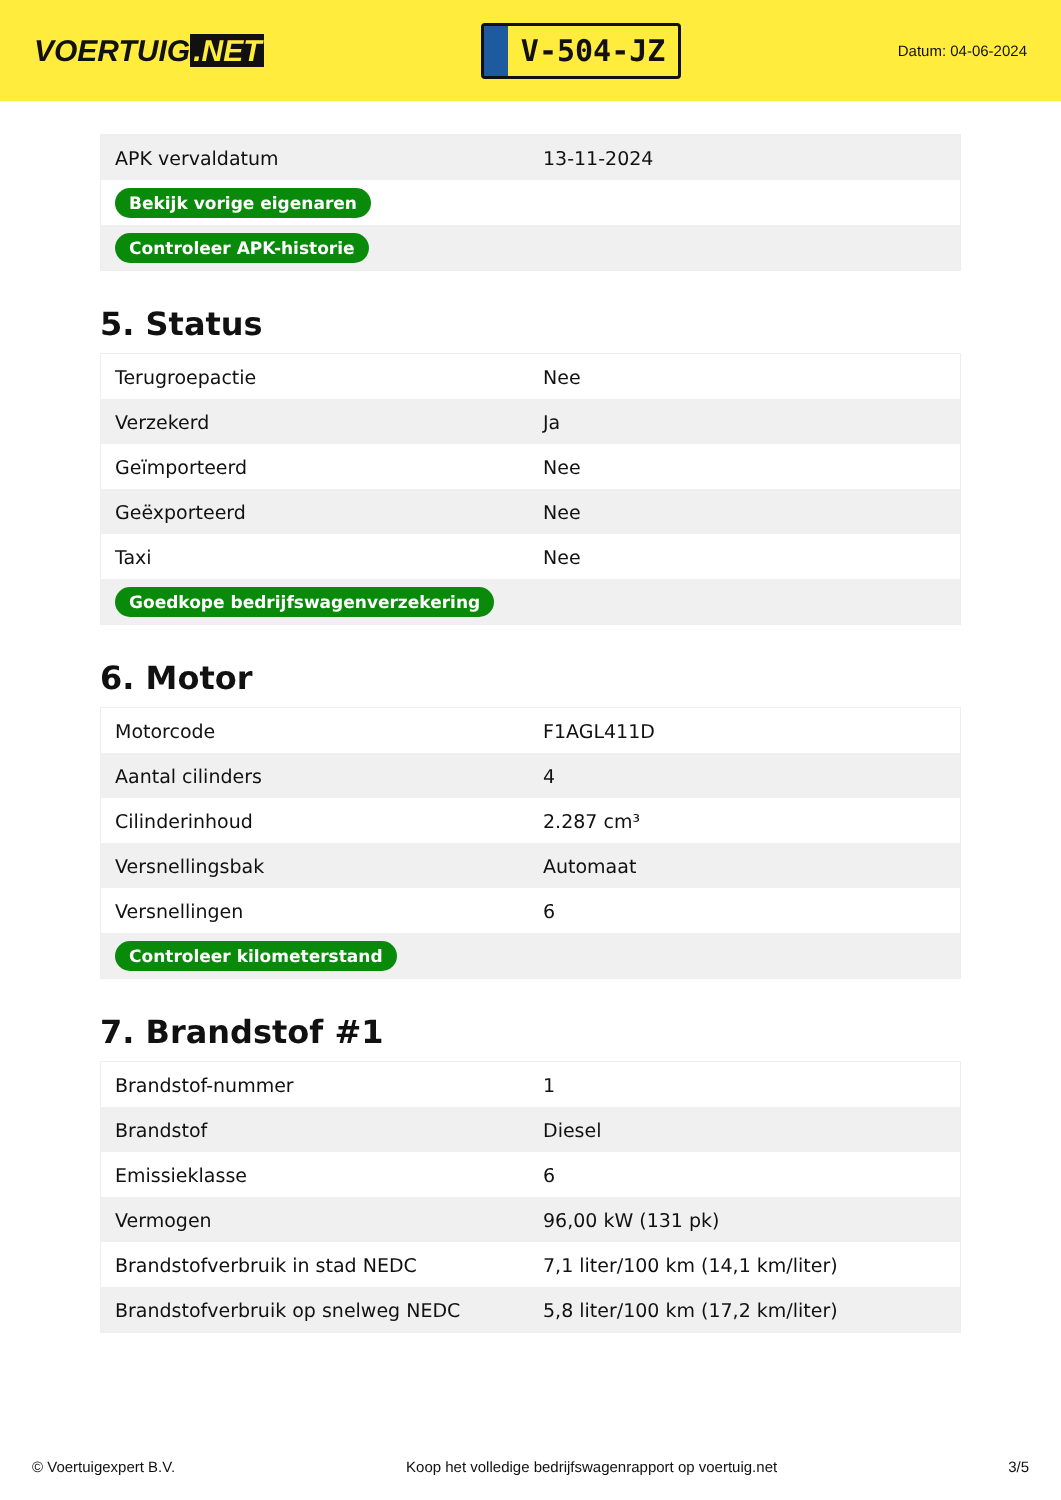VOERTUIG.NET
V-504-JZ
Datum: 04-06-2024
| APK vervaldatum | 13-11-2024 |
| Bekijk vorige eigenaren | |
| Controleer APK-historie | |
5. Status
| Terugroepactie | Nee |
| Verzekerd | Ja |
| Geïmporteerd | Nee |
| Geëxporteerd | Nee |
| Taxi | Nee |
| Goedkope bedrijfswagenverzekering | |
6. Motor
| Motorcode | F1AGL411D |
| Aantal cilinders | 4 |
| Cilinderinhoud | 2.287 cm³ |
| Versnellingsbak | Automaat |
| Versnellingen | 6 |
| Controleer kilometerstand | |
7. Brandstof #1
| Brandstof-nummer | 1 |
| Brandstof | Diesel |
| Emissieklasse | 6 |
| Vermogen | 96,00 kW (131 pk) |
| Brandstofverbruik in stad NEDC | 7,1 liter/100 km (14,1 km/liter) |
| Brandstofverbruik op snelweg NEDC | 5,8 liter/100 km (17,2 km/liter) |
© Voertuigexpert B.V. Koop het volledige bedrijfswagenrapport op voertuig.net 3/5